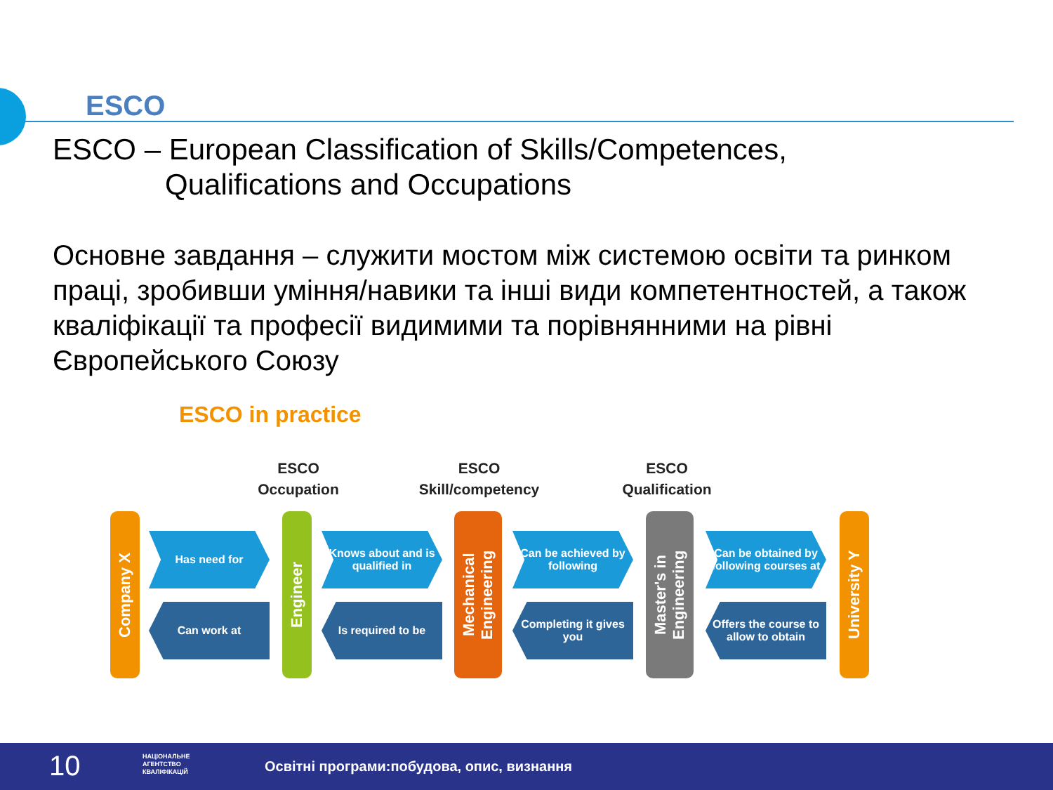ESCO
ESCO – European Classification of Skills/Competences,
Qualifications and Occupations
Основне завдання – служити мостом між системою освіти та ринком праці, зробивши уміння/навики та інші види компетентностей, а також кваліфікації та професії видимими та порівнянними на рівні Європейського Союзу
ESCO in practice
ESCO
Occupation
ESCO
Skill/competency
ESCO
Qualification
Company X
Has need for
Can work at
Engineer
Knows about and is qualified in
Is required to be
Mechanical Engineering
Can be achieved by following
Completing it gives you
Master's in Engineering
Can be obtained by following courses at
Offers the course to allow to obtain
University Y
10 НАЦІОНАЛЬНЕ
АГЕНТСТВО
КВАЛІФІКАЦІЙ Освітні програми:побудова, опис, визнання